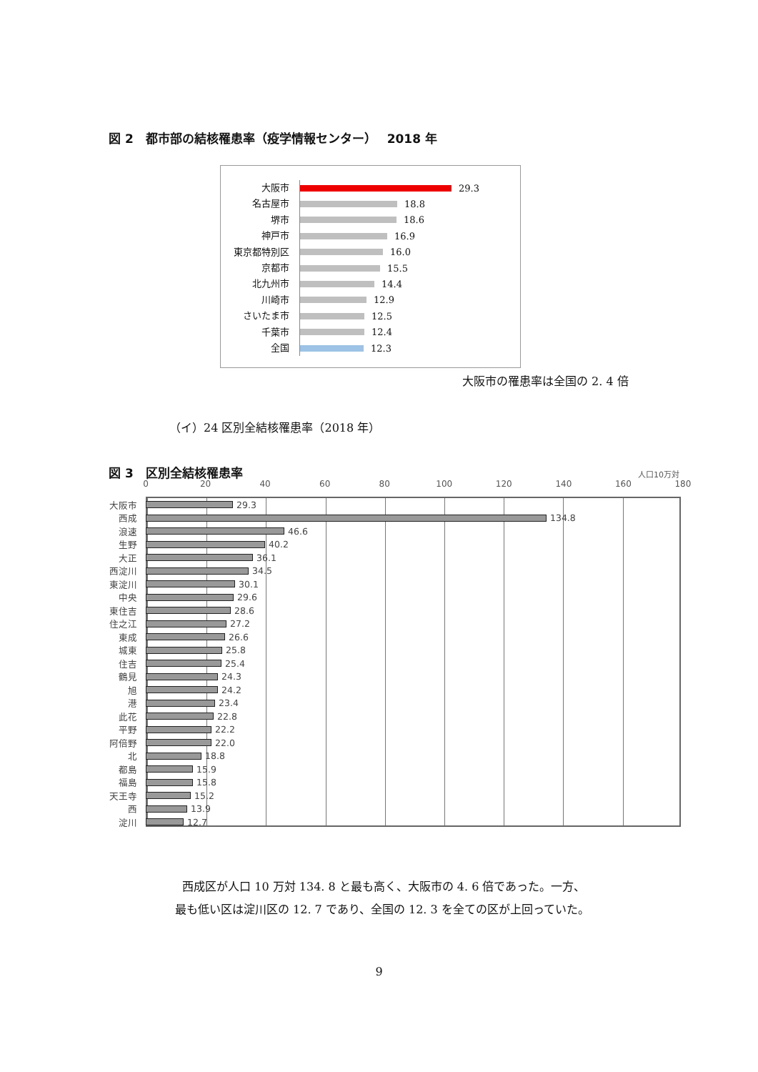図 2　都市部の結核罹患率（疫学情報センター）　 2018 年
大阪市 29.3
名古屋市 18.8
堺市 18.6
神戸市 16.9
東京都特別区 16.0
京都市 15.5
北九州市 14.4
川崎市 12.9
さいたま市 12.5
千葉市 12.4
全国 12.3
大阪市の罹患率は全国の 2. 4 倍
（イ）24 区別全結核罹患率（2018 年）
図 3　区別全結核罹患率 人口10万対
0 20 40 60 80 100 120 140 160 180
大阪市 29.3
西成 134.8
浪速 46.6
生野 40.2
大正 36.1
西淀川 34.5
東淀川 30.1
中央 29.6
東住吉 28.6
住之江 27.2
東成 26.6
城東 25.8
住吉 25.4
鶴見 24.3
旭 24.2
港 23.4
此花 22.8
平野 22.2
阿倍野 22.0
北 18.8
都島 15.9
福島 15.8
天王寺 15.2
西 13.9
淀川 12.7
西成区が人口 10 万対 134. 8 と最も高く、大阪市の 4. 6 倍であった。一方、
最も低い区は淀川区の 12. 7 であり、全国の 12. 3 を全ての区が上回っていた。
9